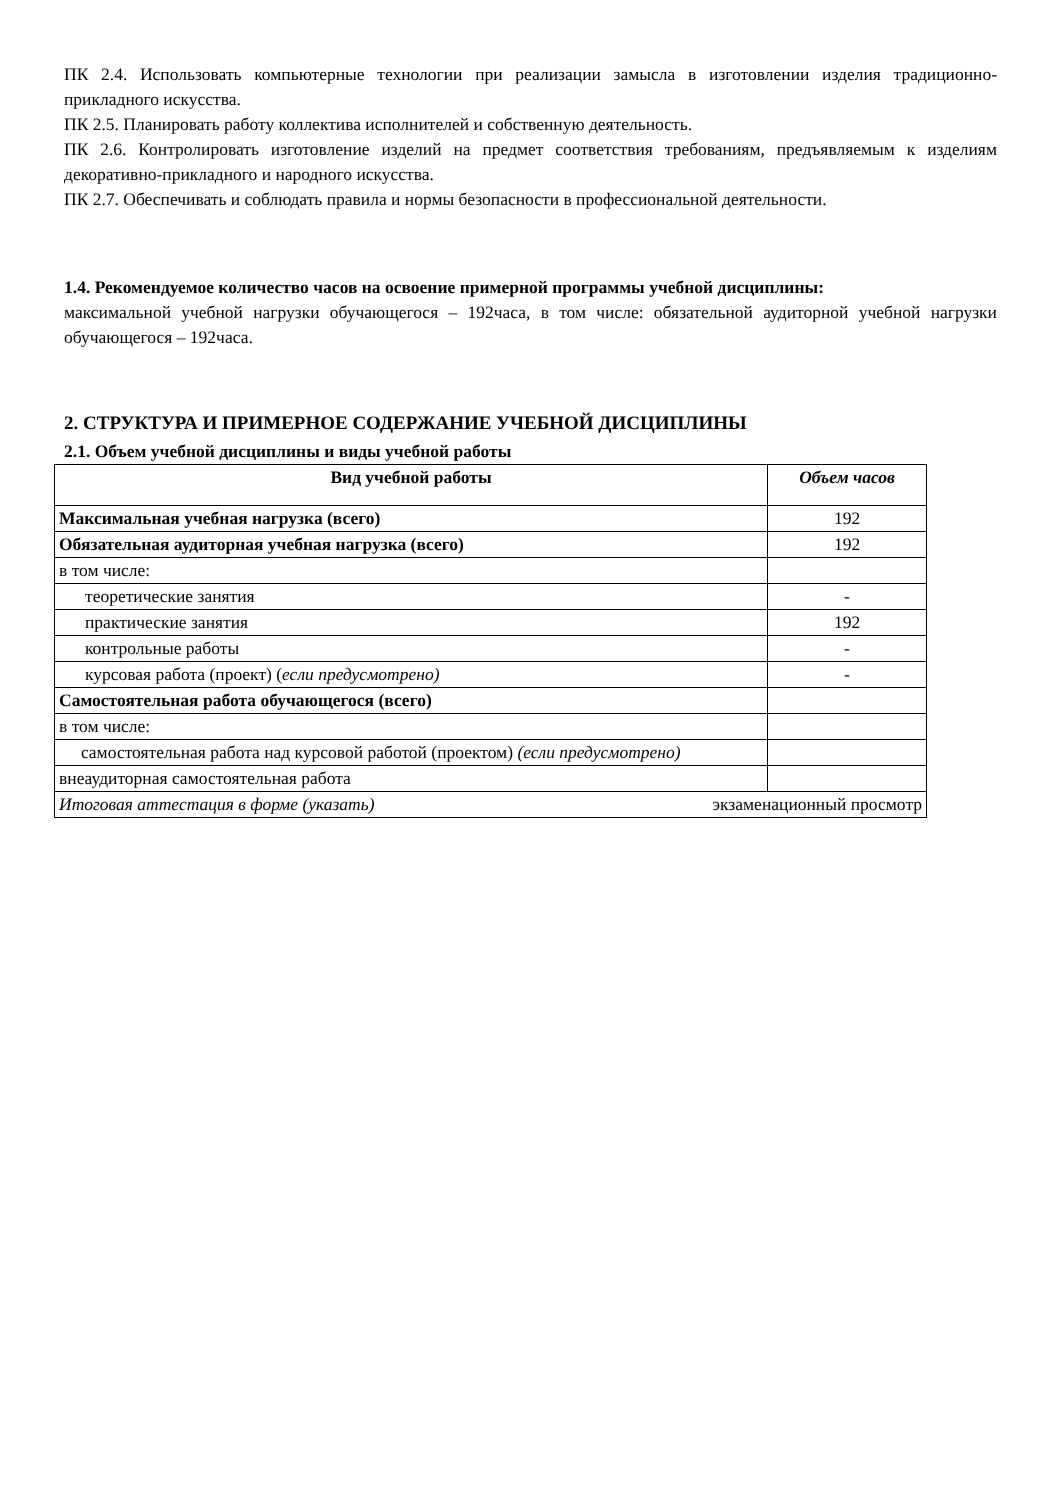ПК 2.4. Использовать компьютерные технологии при реализации замысла в изготовлении изделия традиционно-прикладного искусства.
ПК 2.5. Планировать работу коллектива исполнителей и собственную деятельность.
ПК 2.6. Контролировать изготовление изделий на предмет соответствия требованиям, предъявляемым к изделиям декоративно-прикладного и народного искусства.
ПК 2.7. Обеспечивать и соблюдать правила и нормы безопасности в профессиональной деятельности.
1.4. Рекомендуемое количество часов на освоение примерной программы учебной дисциплины:
максимальной учебной нагрузки обучающегося – 192часа, в том числе: обязательной аудиторной учебной нагрузки обучающегося – 192часа.
2. СТРУКТУРА И ПРИМЕРНОЕ СОДЕРЖАНИЕ УЧЕБНОЙ ДИСЦИПЛИНЫ
2.1. Объем учебной дисциплины и виды учебной работы
| Вид учебной работы | Объем часов |
| --- | --- |
| Максимальная учебная нагрузка (всего) | 192 |
| Обязательная аудиторная учебная нагрузка (всего) | 192 |
| в том числе: | |
| теоретические занятия | - |
| практические занятия | 192 |
| контрольные работы | - |
| курсовая работа (проект) ( если предусмотрено) | - |
| Самостоятельная работа обучающегося (всего) | |
| в том числе: | |
| самостоятельная работа над курсовой работой (проектом) (если предусмотрено) | |
| внеаудиторная самостоятельная работа | |
| Итоговая аттестация в форме (указать) экзаменационный просмотр | |